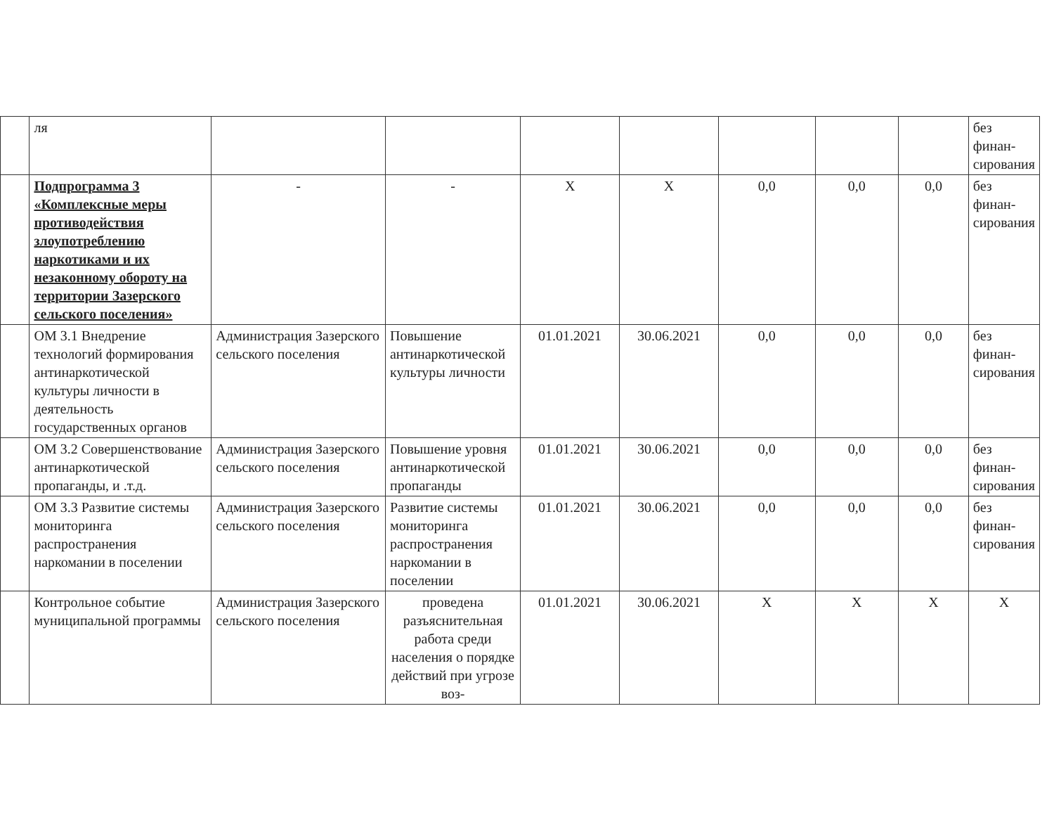| | ля | | | | | | | | без финан-сирования |
| | Подпрограмма 3 «Комплексные меры противодействия злоупотреблению наркотиками и их незаконному обороту на территории Зазерского сельского поселения» | - | - | X | X | 0,0 | 0,0 | 0,0 | без финан-сирования |
| | ОМ 3.1 Внедрение технологий формирования антинаркотической культуры личности в деятельность государственных органов | Администрация Зазерского сельского поселения | Повышение антинаркотической культуры личности | 01.01.2021 | 30.06.2021 | 0,0 | 0,0 | 0,0 | без финан-сирования |
| | ОМ 3.2 Совершенствование антинаркотической пропаганды, и .т.д. | Администрация Зазерского сельского поселения | Повышение уровня антинаркотической пропаганды | 01.01.2021 | 30.06.2021 | 0,0 | 0,0 | 0,0 | без финан-сирования |
| | ОМ 3.3 Развитие системы мониторинга распространения наркомании в поселении | Администрация Зазерского сельского поселения | Развитие системы мониторинга распространения наркомании в поселении | 01.01.2021 | 30.06.2021 | 0,0 | 0,0 | 0,0 | без финан-сирования |
| | Контрольное событие муниципальной программы | Администрация Зазерского сельского поселения | проведена разъяснительная работа среди населения о порядке действий при угрозе воз- | 01.01.2021 | 30.06.2021 | X | X | X | X |